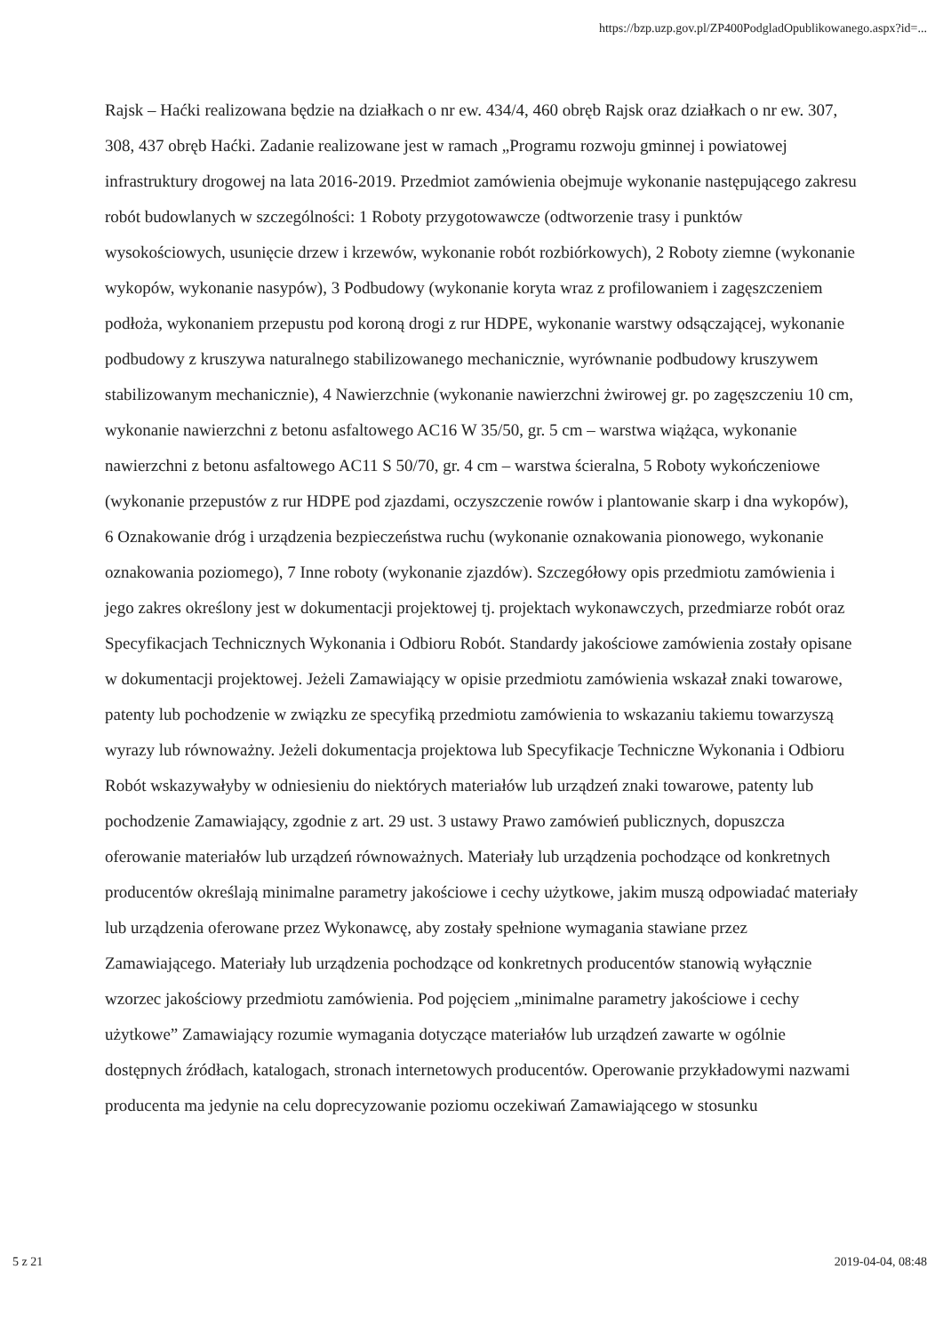https://bzp.uzp.gov.pl/ZP400PodgladOpublikowanego.aspx?id=...
Rajsk – Haćki realizowana będzie na działkach o nr ew. 434/4, 460 obręb Rajsk oraz działkach o nr ew. 307, 308, 437 obręb Haćki. Zadanie realizowane jest w ramach „Programu rozwoju gminnej i powiatowej infrastruktury drogowej na lata 2016-2019. Przedmiot zamówienia obejmuje wykonanie następującego zakresu robót budowlanych w szczególności: 1 Roboty przygotowawcze (odtworzenie trasy i punktów wysokościowych, usunięcie drzew i krzewów, wykonanie robót rozbiórkowych), 2 Roboty ziemne (wykonanie wykopów, wykonanie nasypów), 3 Podbudowy (wykonanie koryta wraz z profilowaniem i zagęszczeniem podłoża, wykonaniem przepustu pod koroną drogi z rur HDPE, wykonanie warstwy odsączającej, wykonanie podbudowy z kruszywa naturalnego stabilizowanego mechanicznie, wyrównanie podbudowy kruszywem stabilizowanym mechanicznie), 4 Nawierzchnie (wykonanie nawierzchni żwirowej gr. po zagęszczeniu 10 cm, wykonanie nawierzchni z betonu asfaltowego AC16 W 35/50, gr. 5 cm – warstwa wiążąca, wykonanie nawierzchni z betonu asfaltowego AC11 S 50/70, gr. 4 cm – warstwa ścieralna, 5 Roboty wykończeniowe (wykonanie przepustów z rur HDPE pod zjazdami, oczyszczenie rowów i plantowanie skarp i dna wykopów), 6 Oznakowanie dróg i urządzenia bezpieczeństwa ruchu (wykonanie oznakowania pionowego, wykonanie oznakowania poziomego), 7 Inne roboty (wykonanie zjazdów). Szczegółowy opis przedmiotu zamówienia i jego zakres określony jest w dokumentacji projektowej tj. projektach wykonawczych, przedmiarze robót oraz Specyfikacjach Technicznych Wykonania i Odbioru Robót. Standardy jakościowe zamówienia zostały opisane w dokumentacji projektowej. Jeżeli Zamawiający w opisie przedmiotu zamówienia wskazał znaki towarowe, patenty lub pochodzenie w związku ze specyfiką przedmiotu zamówienia to wskazaniu takiemu towarzyszą wyrazy lub równoważny. Jeżeli dokumentacja projektowa lub Specyfikacje Techniczne Wykonania i Odbioru Robót wskazywałyby w odniesieniu do niektórych materiałów lub urządzeń znaki towarowe, patenty lub pochodzenie Zamawiający, zgodnie z art. 29 ust. 3 ustawy Prawo zamówień publicznych, dopuszcza oferowanie materiałów lub urządzeń równoważnych. Materiały lub urządzenia pochodzące od konkretnych producentów określają minimalne parametry jakościowe i cechy użytkowe, jakim muszą odpowiadać materiały lub urządzenia oferowane przez Wykonawcę, aby zostały spełnione wymagania stawiane przez Zamawiającego. Materiały lub urządzenia pochodzące od konkretnych producentów stanowią wyłącznie wzorzec jakościowy przedmiotu zamówienia. Pod pojęciem „minimalne parametry jakościowe i cechy użytkowe” Zamawiający rozumie wymagania dotyczące materiałów lub urządzeń zawarte w ogólnie dostępnych źródłach, katalogach, stronach internetowych producentów. Operowanie przykładowymi nazwami producenta ma jedynie na celu doprecyzowanie poziomu oczekiwań Zamawiającego w stosunku
5 z 21 2019-04-04, 08:48